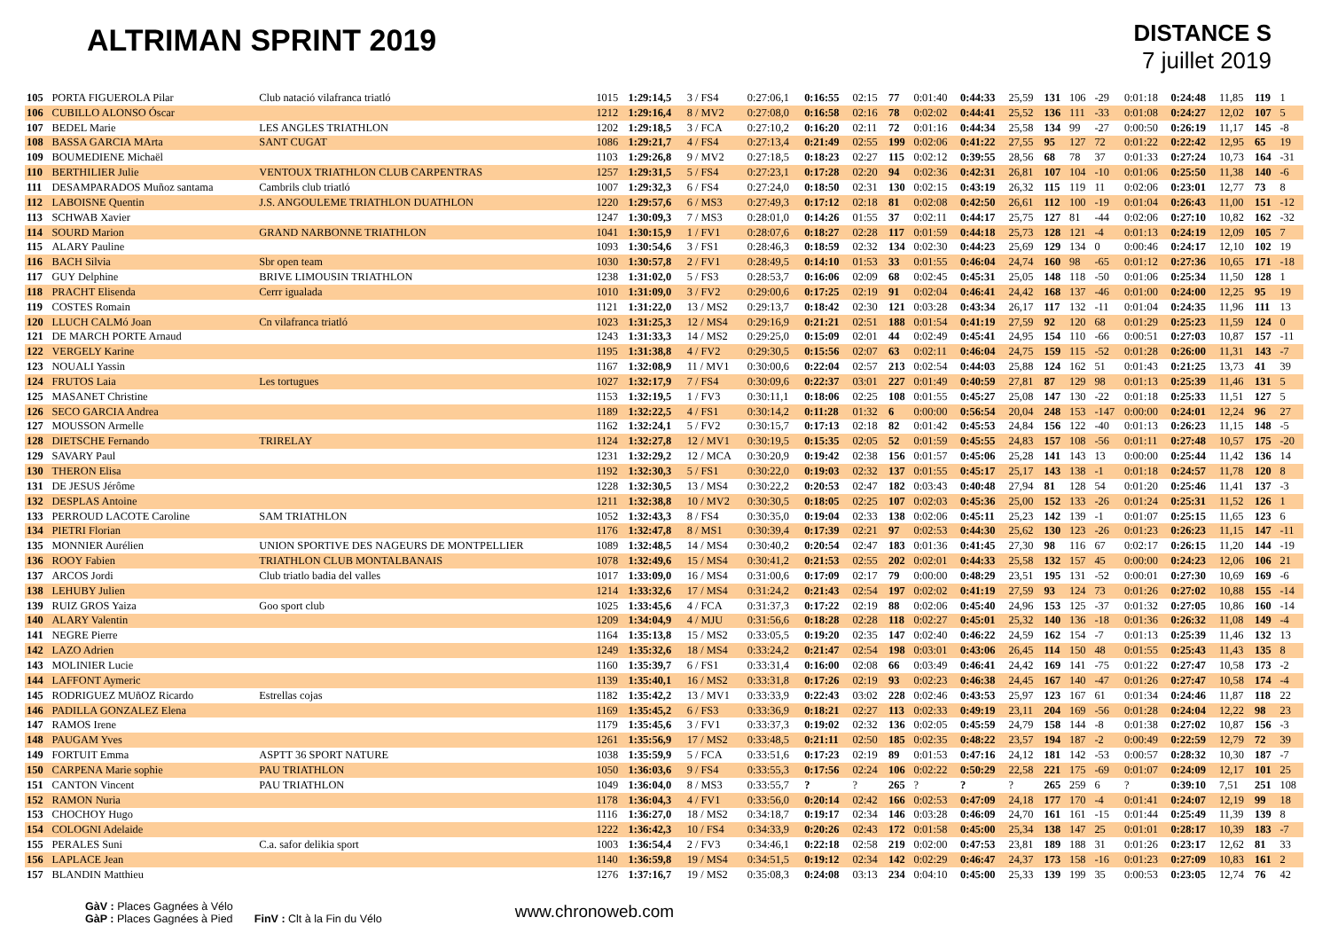ALTRIMAN SPRINT 2019
DISTANCE S
7 juillet 2019
| 105 | PORTA FIGUEROLA Pilar | Club natació vilafranca triatló | 1015 | 1:29:14,5 | 3 / FS4 | 0:27:06,1 | 0:16:55 | 02:15 | 77 | 0:01:40 | 0:44:33 | 25,59 | 131 | 106 | -29 | 0:01:18 | 0:24:48 | 11,85 | 119 | 1 |
| 106 | CUBILLO ALONSO Óscar | | 1212 | 1:29:16,4 | 8 / MV2 | 0:27:08,0 | 0:16:58 | 02:16 | 78 | 0:02:02 | 0:44:41 | 25,52 | 136 | 111 | -33 | 0:01:08 | 0:24:27 | 12,02 | 107 | 5 |
| 107 | BEDEL Marie | LES ANGLES TRIATHLON | 1202 | 1:29:18,5 | 3 / FCA | 0:27:10,2 | 0:16:20 | 02:11 | 72 | 0:01:16 | 0:44:34 | 25,58 | 134 | 99 | -27 | 0:00:50 | 0:26:19 | 11,17 | 145 | -8 |
| 108 | BASSA GARCIA MArta | SANT CUGAT | 1086 | 1:29:21,7 | 4 / FS4 | 0:27:13,4 | 0:21:49 | 02:55 | 199 | 0:02:06 | 0:41:22 | 27,55 | 95 | 127 | 72 | 0:01:22 | 0:22:42 | 12,95 | 65 | 19 |
| 109 | BOUMEDIENE Michaël | | 1103 | 1:29:26,8 | 9 / MV2 | 0:27:18,5 | 0:18:23 | 02:27 | 115 | 0:02:12 | 0:39:55 | 28,56 | 68 | 78 | 37 | 0:01:33 | 0:27:24 | 10,73 | 164 | -31 |
| 110 | BERTHILIER Julie | VENTOUX TRIATHLON CLUB CARPENTRAS | 1257 | 1:29:31,5 | 5 / FS4 | 0:27:23,1 | 0:17:28 | 02:20 | 94 | 0:02:36 | 0:42:31 | 26,81 | 107 | 104 | -10 | 0:01:06 | 0:25:50 | 11,38 | 140 | -6 |
| 111 | DESAMPARADOS Muñoz santama | Cambrils club triatló | 1007 | 1:29:32,3 | 6 / FS4 | 0:27:24,0 | 0:18:50 | 02:31 | 130 | 0:02:15 | 0:43:19 | 26,32 | 115 | 119 | 11 | 0:02:06 | 0:23:01 | 12,77 | 73 | 8 |
| 112 | LABOISNE Quentin | J.S. ANGOULEME TRIATHLON DUATHLON | 1220 | 1:29:57,6 | 6 / MS3 | 0:27:49,3 | 0:17:12 | 02:18 | 81 | 0:02:08 | 0:42:50 | 26,61 | 112 | 100 | -19 | 0:01:04 | 0:26:43 | 11,00 | 151 | -12 |
| 113 | SCHWAB Xavier | | 1247 | 1:30:09,3 | 7 / MS3 | 0:28:01,0 | 0:14:26 | 01:55 | 37 | 0:02:11 | 0:44:17 | 25,75 | 127 | 81 | -44 | 0:02:06 | 0:27:10 | 10,82 | 162 | -32 |
| 114 | SOURD Marion | GRAND NARBONNE TRIATHLON | 1041 | 1:30:15,9 | 1 / FV1 | 0:28:07,6 | 0:18:27 | 02:28 | 117 | 0:01:59 | 0:44:18 | 25,73 | 128 | 121 | -4 | 0:01:13 | 0:24:19 | 12,09 | 105 | 7 |
| 115 | ALARY Pauline | | 1093 | 1:30:54,6 | 3 / FS1 | 0:28:46,3 | 0:18:59 | 02:32 | 134 | 0:02:30 | 0:44:23 | 25,69 | 129 | 134 | 0 | 0:00:46 | 0:24:17 | 12,10 | 102 | 19 |
| 116 | BACH Silvia | Sbr open team | 1030 | 1:30:57,8 | 2 / FV1 | 0:28:49,5 | 0:14:10 | 01:53 | 33 | 0:01:55 | 0:46:04 | 24,74 | 160 | 98 | -65 | 0:01:12 | 0:27:36 | 10,65 | 171 | -18 |
| 117 | GUY Delphine | BRIVE LIMOUSIN TRIATHLON | 1238 | 1:31:02,0 | 5 / FS3 | 0:28:53,7 | 0:16:06 | 02:09 | 68 | 0:02:45 | 0:45:31 | 25,05 | 148 | 118 | -50 | 0:01:06 | 0:25:34 | 11,50 | 128 | 1 |
| 118 | PRACHT Elisenda | Cerrr igualada | 1010 | 1:31:09,0 | 3 / FV2 | 0:29:00,6 | 0:17:25 | 02:19 | 91 | 0:02:04 | 0:46:41 | 24,42 | 168 | 137 | -46 | 0:01:00 | 0:24:00 | 12,25 | 95 | 19 |
| 119 | COSTES Romain | | 1121 | 1:31:22,0 | 13 / MS2 | 0:29:13,7 | 0:18:42 | 02:30 | 121 | 0:03:28 | 0:43:34 | 26,17 | 117 | 132 | -11 | 0:01:04 | 0:24:35 | 11,96 | 111 | 13 |
| 120 | LLUCH CALMó Joan | Cn vilafranca triatló | 1023 | 1:31:25,3 | 12 / MS4 | 0:29:16,9 | 0:21:21 | 02:51 | 188 | 0:01:54 | 0:41:19 | 27,59 | 92 | 120 | 68 | 0:01:29 | 0:25:23 | 11,59 | 124 | 0 |
| 121 | DE MARCH PORTE Arnaud | | 1243 | 1:31:33,3 | 14 / MS2 | 0:29:25,0 | 0:15:09 | 02:01 | 44 | 0:02:49 | 0:45:41 | 24,95 | 154 | 110 | -66 | 0:00:51 | 0:27:03 | 10,87 | 157 | -11 |
| 122 | VERGELY Karine | | 1195 | 1:31:38,8 | 4 / FV2 | 0:29:30,5 | 0:15:56 | 02:07 | 63 | 0:02:11 | 0:46:04 | 24,75 | 159 | 115 | -52 | 0:01:28 | 0:26:00 | 11,31 | 143 | -7 |
| 123 | NOUALI Yassin | | 1167 | 1:32:08,9 | 11 / MV1 | 0:30:00,6 | 0:22:04 | 02:57 | 213 | 0:02:54 | 0:44:03 | 25,88 | 124 | 162 | 51 | 0:01:43 | 0:21:25 | 13,73 | 41 | 39 |
| 124 | FRUTOS Laia | Les tortugues | 1027 | 1:32:17,9 | 7 / FS4 | 0:30:09,6 | 0:22:37 | 03:01 | 227 | 0:01:49 | 0:40:59 | 27,81 | 87 | 129 | 98 | 0:01:13 | 0:25:39 | 11,46 | 131 | 5 |
| 125 | MASANET Christine | | 1153 | 1:32:19,5 | 1 / FV3 | 0:30:11,1 | 0:18:06 | 02:25 | 108 | 0:01:55 | 0:45:27 | 25,08 | 147 | 130 | -22 | 0:01:18 | 0:25:33 | 11,51 | 127 | 5 |
| 126 | SECO GARCIA Andrea | | 1189 | 1:32:22,5 | 4 / FS1 | 0:30:14,2 | 0:11:28 | 01:32 | 6 | 0:00:00 | 0:56:54 | 20,04 | 248 | 153 | -147 | 0:00:00 | 0:24:01 | 12,24 | 96 | 27 |
| 127 | MOUSSON Armelle | | 1162 | 1:32:24,1 | 5 / FV2 | 0:30:15,7 | 0:17:13 | 02:18 | 82 | 0:01:42 | 0:45:53 | 24,84 | 156 | 122 | -40 | 0:01:13 | 0:26:23 | 11,15 | 148 | -5 |
| 128 | DIETSCHE Fernando | TRIRELAY | 1124 | 1:32:27,8 | 12 / MV1 | 0:30:19,5 | 0:15:35 | 02:05 | 52 | 0:01:59 | 0:45:55 | 24,83 | 157 | 108 | -56 | 0:01:11 | 0:27:48 | 10,57 | 175 | -20 |
| 129 | SAVARY Paul | | 1231 | 1:32:29,2 | 12 / MCA | 0:30:20,9 | 0:19:42 | 02:38 | 156 | 0:01:57 | 0:45:06 | 25,28 | 141 | 143 | 13 | 0:00:00 | 0:25:44 | 11,42 | 136 | 14 |
| 130 | THERON Elisa | | 1192 | 1:32:30,3 | 5 / FS1 | 0:30:22,0 | 0:19:03 | 02:32 | 137 | 0:01:55 | 0:45:17 | 25,17 | 143 | 138 | -1 | 0:01:18 | 0:24:57 | 11,78 | 120 | 8 |
| 131 | DE JESUS Jérôme | | 1228 | 1:32:30,5 | 13 / MS4 | 0:30:22,2 | 0:20:53 | 02:47 | 182 | 0:03:43 | 0:40:48 | 27,94 | 81 | 128 | 54 | 0:01:20 | 0:25:46 | 11,41 | 137 | -3 |
| 132 | DESPLAS Antoine | | 1211 | 1:32:38,8 | 10 / MV2 | 0:30:30,5 | 0:18:05 | 02:25 | 107 | 0:02:03 | 0:45:36 | 25,00 | 152 | 133 | -26 | 0:01:24 | 0:25:31 | 11,52 | 126 | 1 |
| 133 | PERROUD LACOTE Caroline | SAM TRIATHLON | 1052 | 1:32:43,3 | 8 / FS4 | 0:30:35,0 | 0:19:04 | 02:33 | 138 | 0:02:06 | 0:45:11 | 25,23 | 142 | 139 | -1 | 0:01:07 | 0:25:15 | 11,65 | 123 | 6 |
| 134 | PIETRI Florian | | 1176 | 1:32:47,8 | 8 / MS1 | 0:30:39,4 | 0:17:39 | 02:21 | 97 | 0:02:53 | 0:44:30 | 25,62 | 130 | 123 | -26 | 0:01:23 | 0:26:23 | 11,15 | 147 | -11 |
| 135 | MONNIER Aurélien | UNION SPORTIVE DES NAGEURS DE MONTPELLIER | 1089 | 1:32:48,5 | 14 / MS4 | 0:30:40,2 | 0:20:54 | 02:47 | 183 | 0:01:36 | 0:41:45 | 27,30 | 98 | 116 | 67 | 0:02:17 | 0:26:15 | 11,20 | 144 | -19 |
| 136 | ROOY Fabien | TRIATHLON CLUB MONTALBANAIS | 1078 | 1:32:49,6 | 15 / MS4 | 0:30:41,2 | 0:21:53 | 02:55 | 202 | 0:02:01 | 0:44:33 | 25,58 | 132 | 157 | 45 | 0:00:00 | 0:24:23 | 12,06 | 106 | 21 |
| 137 | ARCOS Jordi | Club triatlo badia del valles | 1017 | 1:33:09,0 | 16 / MS4 | 0:31:00,6 | 0:17:09 | 02:17 | 79 | 0:00:00 | 0:48:29 | 23,51 | 195 | 131 | -52 | 0:00:01 | 0:27:30 | 10,69 | 169 | -6 |
| 138 | LEHUBY Julien | | 1214 | 1:33:32,6 | 17 / MS4 | 0:31:24,2 | 0:21:43 | 02:54 | 197 | 0:02:02 | 0:41:19 | 27,59 | 93 | 124 | 73 | 0:01:26 | 0:27:02 | 10,88 | 155 | -14 |
| 139 | RUIZ GROS Yaiza | Goo sport club | 1025 | 1:33:45,6 | 4 / FCA | 0:31:37,3 | 0:17:22 | 02:19 | 88 | 0:02:06 | 0:45:40 | 24,96 | 153 | 125 | -37 | 0:01:32 | 0:27:05 | 10,86 | 160 | -14 |
| 140 | ALARY Valentin | | 1209 | 1:34:04,9 | 4 / MJU | 0:31:56,6 | 0:18:28 | 02:28 | 118 | 0:02:27 | 0:45:01 | 25,32 | 140 | 136 | -18 | 0:01:36 | 0:26:32 | 11,08 | 149 | -4 |
| 141 | NEGRE Pierre | | 1164 | 1:35:13,8 | 15 / MS2 | 0:33:05,5 | 0:19:20 | 02:35 | 147 | 0:02:40 | 0:46:22 | 24,59 | 162 | 154 | -7 | 0:01:13 | 0:25:39 | 11,46 | 132 | 13 |
| 142 | LAZO Adrien | | 1249 | 1:35:32,6 | 18 / MS4 | 0:33:24,2 | 0:21:47 | 02:54 | 198 | 0:03:01 | 0:43:06 | 26,45 | 114 | 150 | 48 | 0:01:55 | 0:25:43 | 11,43 | 135 | 8 |
| 143 | MOLINIER Lucie | | 1160 | 1:35:39,7 | 6 / FS1 | 0:33:31,4 | 0:16:00 | 02:08 | 66 | 0:03:49 | 0:46:41 | 24,42 | 169 | 141 | -75 | 0:01:22 | 0:27:47 | 10,58 | 173 | -2 |
| 144 | LAFFONT Aymeric | | 1139 | 1:35:40,1 | 16 / MS2 | 0:33:31,8 | 0:17:26 | 02:19 | 93 | 0:02:23 | 0:46:38 | 24,45 | 167 | 140 | -47 | 0:01:26 | 0:27:47 | 10,58 | 174 | -4 |
| 145 | RODRIGUEZ MUñOZ Ricardo | Estrellas cojas | 1182 | 1:35:42,2 | 13 / MV1 | 0:33:33,9 | 0:22:43 | 03:02 | 228 | 0:02:46 | 0:43:53 | 25,97 | 123 | 167 | 61 | 0:01:34 | 0:24:46 | 11,87 | 118 | 22 |
| 146 | PADILLA GONZALEZ Elena | | 1169 | 1:35:45,2 | 6 / FS3 | 0:33:36,9 | 0:18:21 | 02:27 | 113 | 0:02:33 | 0:49:19 | 23,11 | 204 | 169 | -56 | 0:01:28 | 0:24:04 | 12,22 | 98 | 23 |
| 147 | RAMOS Irene | | 1179 | 1:35:45,6 | 3 / FV1 | 0:33:37,3 | 0:19:02 | 02:32 | 136 | 0:02:05 | 0:45:59 | 24,79 | 158 | 144 | -8 | 0:01:38 | 0:27:02 | 10,87 | 156 | -3 |
| 148 | PAUGAM Yves | | 1261 | 1:35:56,9 | 17 / MS2 | 0:33:48,5 | 0:21:11 | 02:50 | 185 | 0:02:35 | 0:48:22 | 23,57 | 194 | 187 | -2 | 0:00:49 | 0:22:59 | 12,79 | 72 | 39 |
| 149 | FORTUIT Emma | ASPTT 36 SPORT NATURE | 1038 | 1:35:59,9 | 5 / FCA | 0:33:51,6 | 0:17:23 | 02:19 | 89 | 0:01:53 | 0:47:16 | 24,12 | 181 | 142 | -53 | 0:00:57 | 0:28:32 | 10,30 | 187 | -7 |
| 150 | CARPENA Marie sophie | PAU TRIATHLON | 1050 | 1:36:03,6 | 9 / FS4 | 0:33:55,3 | 0:17:56 | 02:24 | 106 | 0:02:22 | 0:50:29 | 22,58 | 221 | 175 | -69 | 0:01:07 | 0:24:09 | 12,17 | 101 | 25 |
| 151 | CANTON Vincent | PAU TRIATHLON | 1049 | 1:36:04,0 | 8 / MS3 | 0:33:55,7 | ? | ? | 265 | ? | ? | ? | 265 | 259 | 6 | ? | 0:39:10 | 7,51 | 251 | 108 |
| 152 | RAMON Nuria | | 1178 | 1:36:04,3 | 4 / FV1 | 0:33:56,0 | 0:20:14 | 02:42 | 166 | 0:02:53 | 0:47:09 | 24,18 | 177 | 170 | -4 | 0:01:41 | 0:24:07 | 12,19 | 99 | 18 |
| 153 | CHOCHOY Hugo | | 1116 | 1:36:27,0 | 18 / MS2 | 0:34:18,7 | 0:19:17 | 02:34 | 146 | 0:03:28 | 0:46:09 | 24,70 | 161 | 161 | -15 | 0:01:44 | 0:25:49 | 11,39 | 139 | 8 |
| 154 | COLOGNI Adelaide | | 1222 | 1:36:42,3 | 10 / FS4 | 0:34:33,9 | 0:20:26 | 02:43 | 172 | 0:01:58 | 0:45:00 | 25,34 | 138 | 147 | 25 | 0:01:01 | 0:28:17 | 10,39 | 183 | -7 |
| 155 | PERALES Suni | C.a. safor delikia sport | 1003 | 1:36:54,4 | 2 / FV3 | 0:34:46,1 | 0:22:18 | 02:58 | 219 | 0:02:00 | 0:47:53 | 23,81 | 189 | 188 | 31 | 0:01:26 | 0:23:17 | 12,62 | 81 | 33 |
| 156 | LAPLACE Jean | | 1140 | 1:36:59,8 | 19 / MS4 | 0:34:51,5 | 0:19:12 | 02:34 | 142 | 0:02:29 | 0:46:47 | 24,37 | 173 | 158 | -16 | 0:01:23 | 0:27:09 | 10,83 | 161 | 2 |
| 157 | BLANDIN Matthieu | | 1276 | 1:37:16,7 | 19 / MS2 | 0:35:08,3 | 0:24:08 | 03:13 | 234 | 0:04:10 | 0:45:00 | 25,33 | 139 | 199 | 35 | 0:00:53 | 0:23:05 | 12,74 | 76 | 42 |
GàV : Places Gagnées à Vélo
GàP : Places Gagnées à Pied FinV : Clt à la Fin du Vélo
www.chronoweb.com